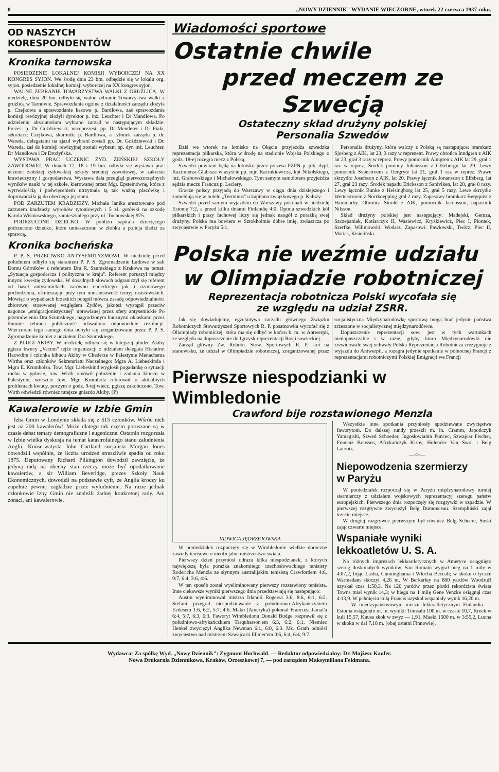8 „NOWY DZIENNIK" WYDANIE WIECZORNE, wtorek 22 czerwca 1937 roku.
OD NASZYCH KORESPONDENTÓW
Kronika tarnowska
POSIEDZENIE LOKALNEJ KOMISJI WYBORCZEJ NA XX KONGRES SYJON. We środę dnia 23 bm. odbędzie się w lokalu org. syjon. posiedzenie lokalnej komisji wyborczej na XX kongres syjon.
WALNE ZEBRANIE TOWARZYSTWA WALKI Z GRUŹLICĄ. W niedzielę, dnia 20 bm. odbyło się walne zebranie Towarzystwa walki z gruźlicą w Tarnowie. Sprawozdanie ogólne z działalności zarządu złożyła p. Czejkowa a sprawozdanie kasowe p. Bardlowa, zaś sprawozdanie komisji rewizyjnej złożyli dyrektor p. inż. Leuchter i Dr Mandlowa. Po udzieleniu absolutorium wybrano zarząd w następującym składzie: Prezes: p. Dr Goździewski, wiceprezesi: pp. Dr Menderer i Dr Fiała, sekretarz: Czejkowa, skarbnik: p. Bardlowa, a członek zarządu p. dr. Wareda, delegatami na zjazd wybrani zostali pp. Dr. Goździewski i Dr. Wareda, zaś do komisji rewizyjnej zostali wybrani pp. dyr. inż. Leuchter, Dr Mandlowa i Dr Drożyńska.
WYSTAWA PRAC UCZENIC ŻYD. ŻEŃSKIEJ SZKOŁY ZAWODOWEJ. W dniach 17, 18 i 19 bm. odbyła się wystawa prac uczenic żeńskiej żydowskiej szkoły średniej zawodowej, w zakresie krawieczyzny i gospodarstwa. Wystawa dała przegląd pierwszorzędnych wyników nauki w tej szkole, kierowanej przez Mgr. Epsteinównę, która z wytrwałością i poświęceniem utrzymała tą tak ważną placówkę i doprowadziła ją do obecnego jej stanu.
POD ZARZUTEM KRADZIEŻY. Michała Janika aresztowano pod zarzutem kradzieży wyrobów tytoniowych i 5 zł. gotówki na szkodę Karola Wiśniowskiego, zamieszkałego przy ul. Tuchowskiej 975.
PODRZUCONE DZIECKO. W pobliżu szpitala dziecięcego podrzucono dziecko, które umieszczono w żłobku a policja śledzi za sprawcą.
Kronika bocheńska
P. P. S. PRZECIWKO ANTYSEMITYZMOWI. W niedzielę przed południem odbyło się staraniem P. P. S. Zgromadzenie Ludowe w sali Domu Górników z referatem Dra R. Szumskiego z Krakowa na temat: „Sytuacja gospodarcza i polityczna w kraju". Referent poruszył między innymi kwestię żydowską. W dosadnych słowach odgraniczył się referent od haseł antysemickich zarówno endeckiego jak i ozonowego pochodzenia, ośmieszając przy tym nonsensowość teoryj rasistowskich. Mówiąc o wypadkach brzeskich potępił mówca zasadę odpowiedzialności zbiorowej stosowanej względem Żydów, jakoteż wystąpił przeciw nagonce „emigracjonistycznej" uprawianej przez sfery antysemickie Po przemówieniu Dra Szumskiego, nagrodzonym hucznymi oklaskami przez tłumnie zebraną publiczność uchwalono odpowiednie rezolucje. Wieczorem tego samego dnia odbyło się zorganizowane przez P. P. S. Zgromadzenie kobiet z udziałem Dra Szumskiego.
Z PLUGI AKIBY. W niedzielę odbyła się w tutejszej pludze Akiby pgisza kwucy „Vacum" tejże organizacji z udziałem delegata Histadrut Haowdim i członka kibucu Akiby w Chederze w Palestynie Menachema Wirtha oraz członków Sekretariatu Naczelnego: Mgra A. Liebeskinda i Mgra E. Krumholza. Tow. Mgr. Liebeskind wygłosił pogadankę o sytuacji ruchu w golusie, tow. Wirth omówił położenie i zadania kibucu w Palestynie, wreszcie tow. Mgr. Krumholz referował o aktualnych problemach kwucy, poczym o godz. 9-tej wiecz. pgiszę zakończono. Tow. Wirth odwiedził również tutejsze gniazdo Akiby. (P)
Kawalerowie w Izbie Gmin
Izba Gmin w Londynie składa się z 615 członków. Wśród nich jest aż 200 kawalerów! Może dlatego tak często poruszane są w czasie debat tematy demograficzne i eugeniczne. Ostatnio rozgorzała w Izbie wielka dyskusja na temat katastrofalnego stanu zaludnienia Anglii. Konserwatysta John Cartland socjalista Morgan Jones dowodzili wspólnie, że liczba urodzeń straszliwie spadła od roku 1875. Deputowany Richard Pilkington dowodził zawzięcie, że jedyną radą na obecny stan rzeczy może być opodatkowanie kawalerów, a sir William Beveridge, prezes Szkoły Nauk Ekonomicznych, dowodził na podstawie cyfr, że Anglia kroczy ku zupełnie pewnej zagładzie przez wyludnienie. Na razie jednak członkowie Izby Gmin nie znaleźli żadnej konkretnej rady. Ani żonaci, ani kawalerowie.
Wiadomości sportowe
Ostatnie chwile
przed meczem ze Szwecją
Ostateczny skład drużyny polskiej
Personalia Szwedów
Dziś we wtorek na lotnisko na Okęciu przyjeżdża szwedzka reprezentacja piłkarska, która w środę na stadionie Wojska Polskiego o godz. 18-ej rozegra mecz z Polską.
Szwedzi powitani będą na lotnisku przez prezesa PZPN p. płk. dypl. Kazimierza Glabisza w asyście pp. mjr. Kaciukiewicza, kpt Nikolskiego, inż. Grabowskiego i Michałowskiego. Tym samym samolotem przyjeżdża sędzia meczu Francuz p. Leclery.
Gracze polscy przyjadą do Warszawy w ciągu dnia dzisiejszego i zameldują się w hotelu „Terminus" u kapitana związkowego p. Kałuży.
Szwedzi przed samym wyjazdem do Warszawy pokonali w niedzielę Estonię 7:2, a przed kilku dniami Finlandię 4:0. Opinia szwedzkich kół piłkarskich i prasy fachowej liczy się jednak naogół z porażką swej drużyny. Polska ma bowiem w Sztokholmie dobre imię, zwłaszcza po zwycięstwie w Paryżu 5:1.
Personalia drużyny, która walczy z Polską są następujące: bramkarz Sjosberg z AIK, lat 23, 3 razy w reprezent. Prawy obrońca Inndgren z AIK lat 23, grał 3 razy w reprez. Prawy pomocnik Almgren z AIK lat 29, grał 1 raz w reprez. Środek pomocy Johansson z Göteborgu lat 29. Lewy pomocnik Svanstroem z Oergryte lat 21, grał 1 raz w reprez. Prawe skrzydło Josefsson z AIK, lat 20. Prawy łącznik Jonansson z Elfsberg, lat 27, grał 23 razy. Środek napadu Ericksson z Saniviken, lat 28, grał 8 razy. Lewy łącznik Bunke z Helsingborg lat 25, grał 5 razy. Lewe skrzydło Wetterstroem z Norrkoepping grał 2 razy. Zapasowy bramkarz Bergquist z Hammarby. Obrońca Stoold z AIK, pomocnik Jacobsson, napastnik Nilsson.
Skład drużyny polskiej jest następujący: Madejski, Gemza, Szczepaniak, Kotlarczyk II, Wasiewicz, Kryśkiewicz, Piec I, Piontek, Szerfke, Wilimowski, Wodarz. Zapasowi: Pawłowski, Twórz, Piec II, Matias, Kisieliński.
Polska nie weźmie udziału
w Olimpiadzie robotniczej
Reprezentacja robotnicza Polski wycofała się
ze względu na udział ZSRR.
Jak się dowiadujemy, egzekutywa zarządu głównego Związku Robotniczych Stowarzyszeń Sportowych R. P. posatnowiła wycofać się z Oliampiady robotniczej, która ma się odbyć w końcu b. m. w Antwerpii, ze względu na dopuszczenie do Igrzysk reprezentacji Rosji sowieckiej.
Zarząd główny Zw. Robotn. Stow. Sportowych R. P. stoi na stanowisku, że udział w Olimpiadzie robotniczej, zorganizowanej przez socjalistyczną Międzynarodówkę sportową mogą brać jedynie państwa zrzeszone w socjalistycznej międzynarodówce.
Dopuszczenie reprezentacji sow. jest w tych warunkach niedopuszczalne i w razie, gdyby biuro Międzynarodówki nie zrewidowało swej uchwały Polska Reprezentacja Robotnicza zrezygnuje z wyjazdu do Antwerpii, a rozegra jedynie spotkanie w północnej Francji z reprezentacjami robotniczymi Polskiej Emigracji we Francji
Pierwsze niespodzianki w Wimbledonie
Crawford bije rozstawionego Menzla
JADWIGA JĘDRZEJOWSKA
W poniedziałek rozpoczęły się w Wimbledonie wielkie doroczne zawody tenisowe o nieoficjalne mistrzostwo świata.
Pierwszy dzień przyniósł odrazu kilka niespodzianek, z których największą była porażka znakomitego czechosłowackiego tenisisty Rodericha Menzla ze słynnym australijskim tenisistą Crawfordem 4:6, 9:7, 6:4, 3:6, 4:6.
W ten sposób został wyeliminowany pierwszy rozstawiony tenisista. Inne ciekawsze wyniki pierwszego dnia przedstawiają się następująco:
Austin wyeliminował mistrza Irlandii Rogersa 3:6, 8:6, 6:1, 6:2. Stefani przegrał niespodziewanie z południowo-Afrykańczykiem Eedesem 1:6, 6:2, 5:7, 4:6. Mako (Ameryka) pokonał Francuza Jamai'a 6:4, 5:7, 6:3, 6:3. Faworyt Wimbledonu Donald Budge rozprawił się z południowo-afrykańczkiem Tarquharson'em 6:3, 6:2, 6:1. Niemiec Henkel zwyciężył Anglika Newman 6:1, 6:0, 6:3. Mc. Grath odniósł zwycięstwo nad mistrzem Szwajcarii Ellmer'em 0:6, 6:4, 6:4, 9:7.
Wszystkie inne spotkania przyniosły spodziewane zwycięstwa faworytom. Do dalszej rundy przeszli m. in. Cramm, Japończyk Yamagishi, Szwed Schoeder, Jugosłowianin Puncec, Szwajcar Fischer, Francuz Boussus, Afrykańczyk Kirby, Holender Van Swol i Belg Lacroix.
—<>—
Niepowodzenia szermierzy
w Paryżu
W poniedziałek rozpoczął się w Paryżu międzynarodowy turniej siermierczy z udziałem wojskowych reprezentacyj szeregu państw europejskich. Pierwszego dnia rozpoczęły się rozgrywki w szpadzie. W pierwszej rozgrywce zwyciężył Belg Dumonceau. Szempliński zajął trzecie miejsce.
W drugiej rozgrywce pierwszym był również Belg Scheere, Suski zajął czwarte miejsce.
Wspaniałe wyniki
lekkoatletów U. S. A.
Na różnych imprezach lekkoatletycznych w Ameryce osiągnięto szereg doskonałych wyników. San Romani wygrał bieg na 1 milę w 4:07,2, bijąc Lasha, Cunninghama i Włocha Beccali; w skoku o tyczce Warmedam skoczył 4,26 m. W Berkerley na 880 yardów Woodruff uzyskał czas 1:50,3. Na 120 yardów przez płotki rekordzista świata Towns miał wynik 14,3; w biegu na 1 milę Gene Venzke osiągnął czas 4:13,9. W pchnięciu kulą Francis uzyskał wspaniały wynik 16,20 m.
— W międzypaństwowym meczu lekkoatletycznym Finlandia — Estonia osiągnięto m. in. wyniki: Tomsalu 100 m. w czasie 10,7, Kreek w kuli 15,57, Kuuse skok w zwyż — 1,91, Maeki 1500 m. w 3:55,2, Luona w skoku w dal 7,18 m. (obaj ostatni Finnowie).
Wydawca: Za spółkę Wyd. „Nowy Dziennik": Zygmunt Hochwald. — Redaktor odpowiedzialny: Dr. Mojżesz Kaufer.
Nowa Drukarnia Dziennikowa, Kraków, Orzeszkowej 7, — pod zarządem Maksymiliana Feldmana.